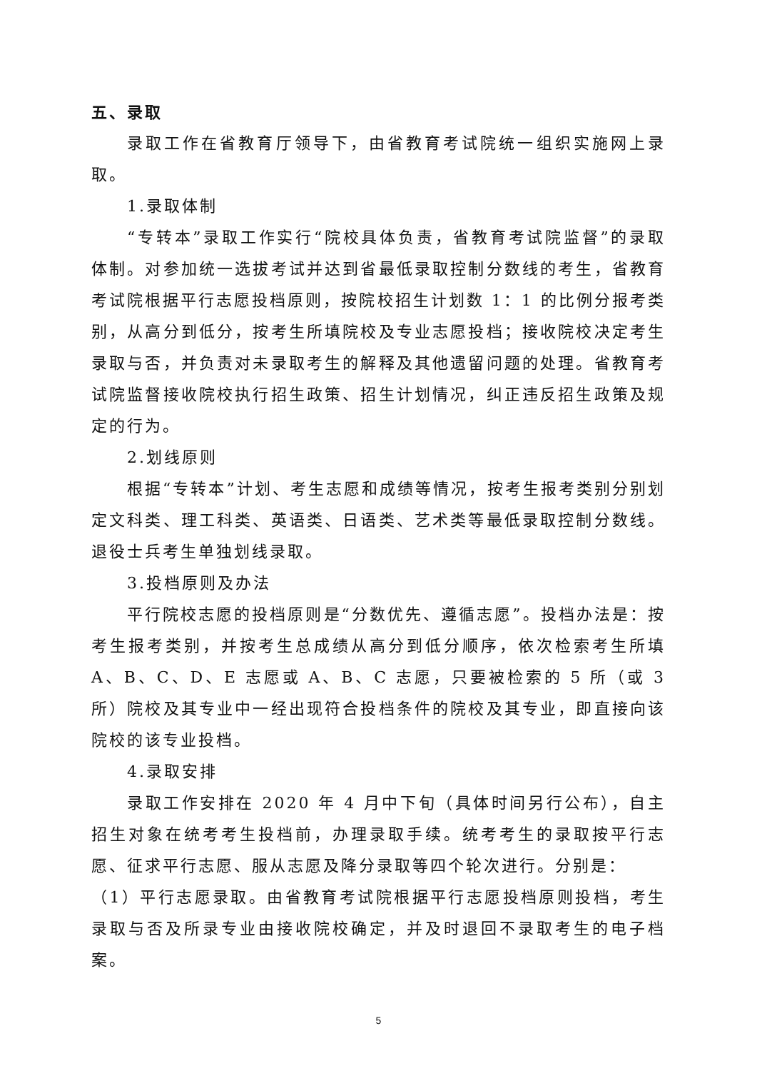五、录取
录取工作在省教育厅领导下，由省教育考试院统一组织实施网上录取。
1.录取体制
“专转本”录取工作实行“院校具体负责，省教育考试院监督”的录取体制。对参加统一选拔考试并达到省最低录取控制分数线的考生，省教育考试院根据平行志愿投档原则，按院校招生计划数 1：1 的比例分报考类别，从高分到低分，按考生所填院校及专业志愿投档；接收院校决定考生录取与否，并负责对未录取考生的解释及其他遗留问题的处理。省教育考试院监督接收院校执行招生政策、招生计划情况，纠正违反招生政策及规定的行为。
2.划线原则
根据“专转本”计划、考生志愿和成绩等情况，按考生报考类别分别划定文科类、理工科类、英语类、日语类、艺术类等最低录取控制分数线。退役士兵考生单独划线录取。
3.投档原则及办法
平行院校志愿的投档原则是“分数优先、遵循志愿”。投档办法是：按考生报考类别，并按考生总成绩从高分到低分顺序，依次检索考生所填 A、B、C、D、E 志愿或 A、B、C 志愿，只要被检索的 5 所（或 3 所）院校及其专业中一经出现符合投档条件的院校及其专业，即直接向该院校的该专业投档。
4.录取安排
录取工作安排在 2020 年 4 月中下旬（具体时间另行公布），自主招生对象在统考考生投档前，办理录取手续。统考考生的录取按平行志愿、征求平行志愿、服从志愿及降分录取等四个轮次进行。分别是：
（1）平行志愿录取。由省教育考试院根据平行志愿投档原则投档，考生录取与否及所录专业由接收院校确定，并及时退回不录取考生的电子档案。
5